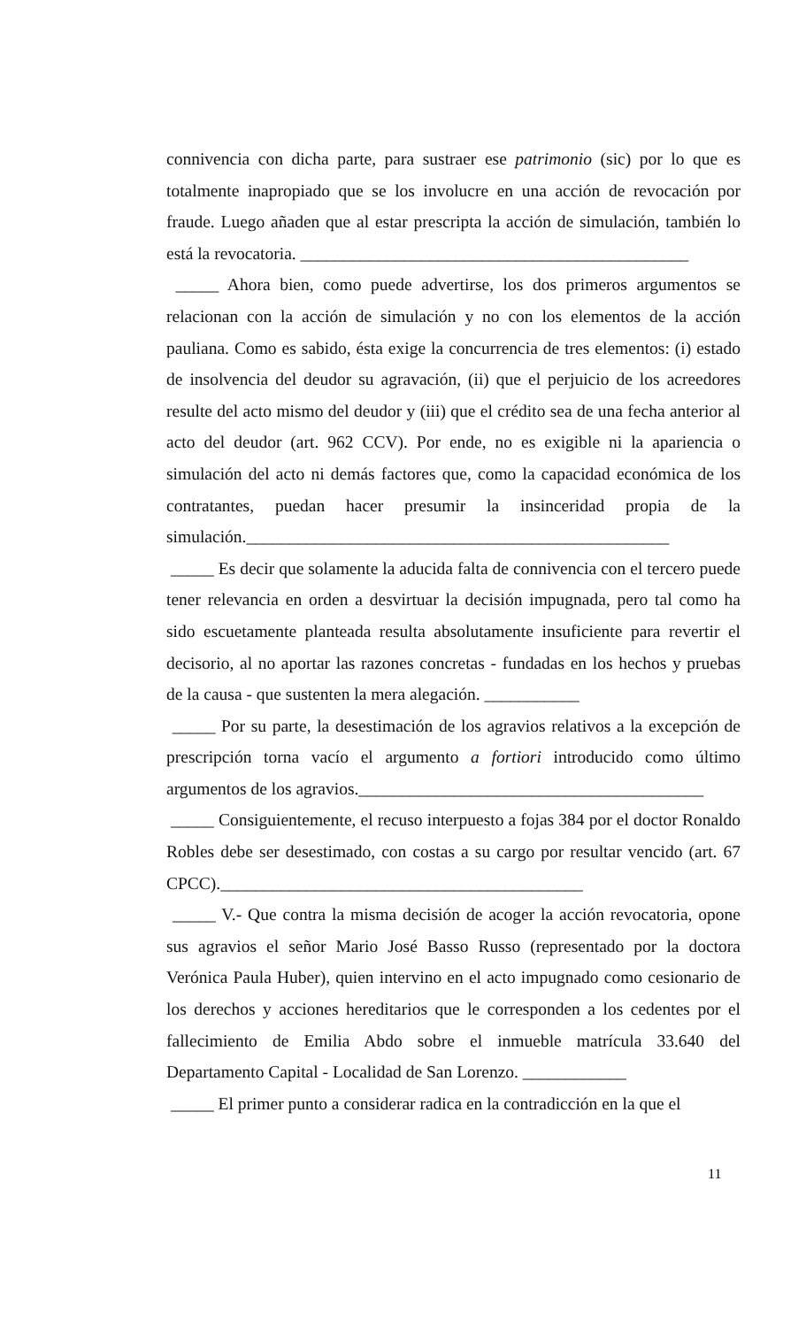connivencia con dicha parte, para sustraer ese patrimonio (sic) por lo que es totalmente inapropiado que se los involucre en una acción de revocación por fraude. Luego añaden que al estar prescripta la acción de simulación, también lo está la revocatoria. _____________________________________________
_____ Ahora bien, como puede advertirse, los dos primeros argumentos se relacionan con la acción de simulación y no con los elementos de la acción pauliana. Como es sabido, ésta exige la concurrencia de tres elementos: (i) estado de insolvencia del deudor su agravación, (ii) que el perjuicio de los acreedores resulte del acto mismo del deudor y (iii) que el crédito sea de una fecha anterior al acto del deudor (art. 962 CCV). Por ende, no es exigible ni la apariencia o simulación del acto ni demás factores que, como la capacidad económica de los contratantes, puedan hacer presumir la insinceridad propia de la simulación._________________________________________________
_____ Es decir que solamente la aducida falta de connivencia con el tercero puede tener relevancia en orden a desvirtuar la decisión impugnada, pero tal como ha sido escuetamente planteada resulta absolutamente insuficiente para revertir el decisorio, al no aportar las razones concretas - fundadas en los hechos y pruebas de la causa - que sustenten la mera alegación. ___________
_____ Por su parte, la desestimación de los agravios relativos a la excepción de prescripción torna vacío el argumento a fortiori introducido como último argumentos de los agravios.________________________________________
_____ Consiguientemente, el recuso interpuesto a fojas 384 por el doctor Ronaldo Robles debe ser desestimado, con costas a su cargo por resultar vencido (art. 67 CPCC).__________________________________________
_____ V.- Que contra la misma decisión de acoger la acción revocatoria, opone sus agravios el señor Mario José Basso Russo (representado por la doctora Verónica Paula Huber), quien intervino en el acto impugnado como cesionario de los derechos y acciones hereditarios que le corresponden a los cedentes por el fallecimiento de Emilia Abdo sobre el inmueble matrícula 33.640 del Departamento Capital - Localidad de San Lorenzo. ____________
_____ El primer punto a considerar radica en la contradicción en la que el
11